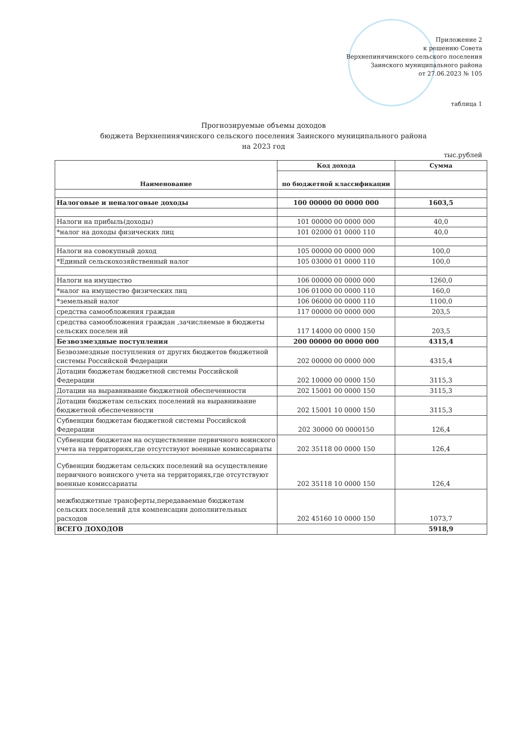Приложение 2
к решению Совета
Верхнепинячинского сельского поселения
Заинского муниципального района
от 27.06.2023 № 105
таблица 1
Прогнозируемые объемы доходов
бюджета Верхнепинячинского сельского поселения Заинского муниципального района
на 2023 год
тыс.рублей
| Наименование | Код дохода | Сумма |
| --- | --- | --- |
| | по бюджетной классификации | |
| Налоговые и неналоговые доходы | 100 00000 00 0000 000 | 1603,5 |
| Налоги на прибыль(доходы) | 101 00000 00 0000 000 | 40,0 |
| *налог на доходы физических лиц | 101 02000 01 0000 110 | 40,0 |
| Налоги на совокупный доход | 105 00000 00 0000 000 | 100,0 |
| *Единый сельскохозяйственный налог | 105 03000 01 0000 110 | 100,0 |
| Налоги на имущество | 106 00000 00 0000 000 | 1260,0 |
| *налог на имущество физических лиц | 106 01000 00 0000 110 | 160,0 |
| *земельный налог | 106 06000 00 0000 110 | 1100,0 |
| средства самообложения граждан | 117 00000 00 0000 000 | 203,5 |
| средства самообложения граждан ,зачисляемые в бюджеты сельских поселен ий | 117 14000 00 0000 150 | 203,5 |
| Безвозмездные поступления | 200 00000 00 0000 000 | 4315,4 |
| Безвозмездные поступления от других бюджетов бюджетной системы Российской Федерации | 202 00000 00 0000 000 | 4315,4 |
| Дотации бюджетам бюджетной системы Российской Федерации | 202 10000 00 0000 150 | 3115,3 |
| Дотации на выравнивание бюджетной обеспеченности | 202 15001 00 0000 150 | 3115,3 |
| Дотации бюджетам сельских поселений на выравнивание бюджетной обеспеченности | 202 15001 10 0000 150 | 3115,3 |
| Субвенции бюджетам бюджетной системы Российской Федерации | 202 30000 00 0000150 | 126,4 |
| Субвенции бюджетам на осуществление первичного воинского учета на территориях,где отсутствуют военные комиссариаты | 202 35118 00 0000 150 | 126,4 |
| Субвенции бюджетам сельских поселений на осуществление первичного воинского учета на территориях,где отсутствуют военные комиссариаты | 202 35118 10 0000 150 | 126,4 |
| межбюджетные трансферты,передаваемые бюджетам сельских поселений для компенсации дополнительных расходов | 202 45160 10 0000 150 | 1073,7 |
| ВСЕГО ДОХОДОВ | | 5918,9 |